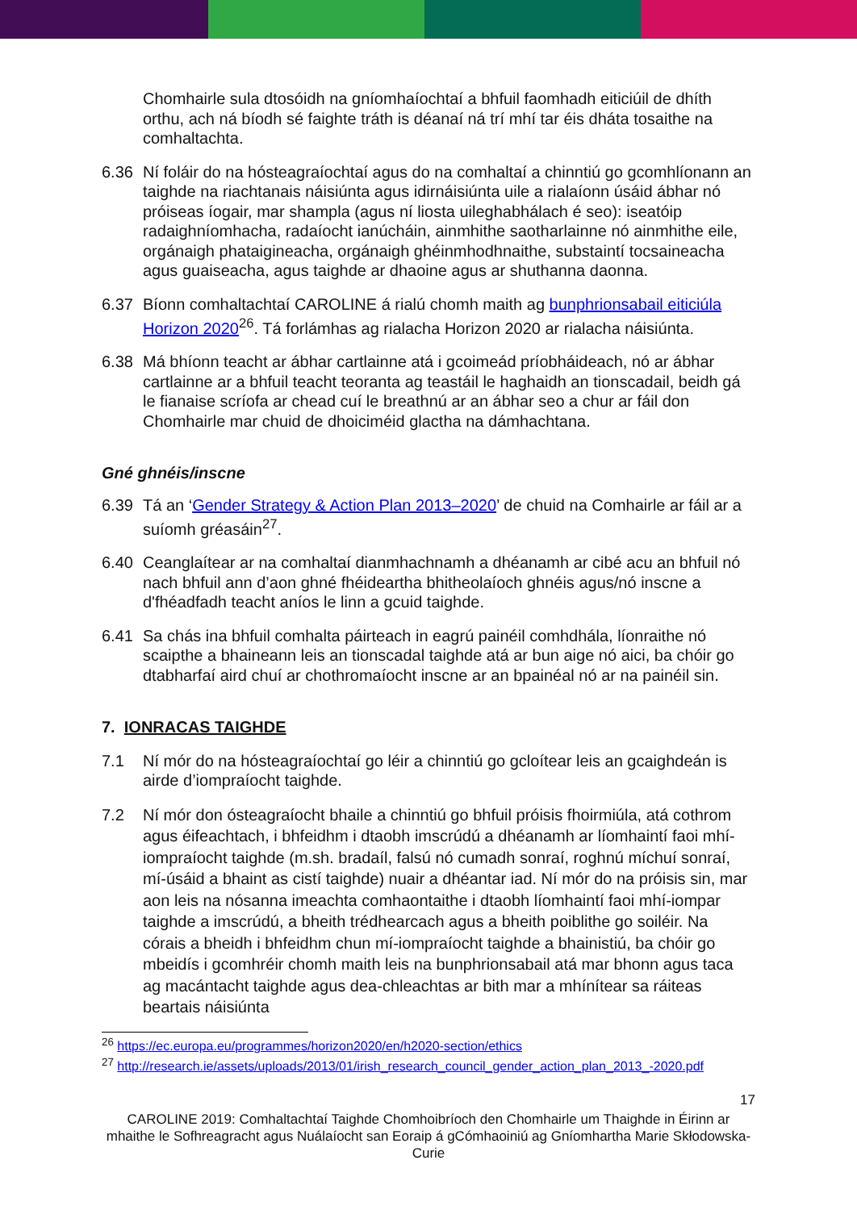Chomhairle sula dtosóidh na gníomhaíochtaí a bhfuil faomhadh eiticiúil de dhíth orthu, ach ná bíodh sé faighte tráth is déanaí ná trí mhí tar éis dháta tosaithe na comhaltachta.
6.36 Ní foláir do na hósteagraíochtaí agus do na comhaltaí a chinntiú go gcomhlíonann an taighde na riachtanais náisiúnta agus idirnáisiúnta uile a rialaíonn úsáid ábhar nó próiseas íogair, mar shampla (agus ní liosta uileghabhálach é seo): iseatóip radaighníomhacha, radaíocht ianúcháin, ainmhithe saotharlainne nó ainmhithe eile, orgánaigh phataigineacha, orgánaigh ghéinmhodhnaithe, substaintí tocsaineacha agus guaiseacha, agus taighde ar dhaoine agus ar shuthanna daonna.
6.37 Bíonn comhaltachtaí CAROLINE á rialú chomh maith ag bunphrionsabail eiticiúla Horizon 2020<sup>26</sup>. Tá forlámhas ag rialacha Horizon 2020 ar rialacha náisiúnta.
6.38 Má bhíonn teacht ar ábhar cartlainne atá i gcoimeád príobháideach, nó ar ábhar cartlainne ar a bhfuil teacht teoranta ag teastáil le haghaidh an tionscadail, beidh gá le fianaise scríofa ar chead cuí le breathnú ar an ábhar seo a chur ar fáil don Chomhairle mar chuid de dhoiciméid glactha na dámhachtana.
Gné ghnéis/inscne
6.39 Tá an ‘Gender Strategy & Action Plan 2013–2020’ de chuid na Comhairle ar fáil ar a suíomh gréasáin<sup>27</sup>.
6.40 Ceanglaítear ar na comhaltaí dianmhachnamh a dhéanamh ar cibé acu an bhfuil nó nach bhfuil ann d’aon ghné fhéideartha bhitheolaíoch ghnéis agus/nó inscne a d'fhéadfadh teacht aníos le linn a gcuid taighde.
6.41 Sa chás ina bhfuil comhalta páirteach in eagrú painéil comhdhála, líonraithe nó scaipthe a bhaineann leis an tionscadal taighde atá ar bun aige nó aici, ba chóir go dtabharfaí aird chuí ar chothromaíocht inscne ar an bpainéal nó ar na painéil sin.
7. IONRACAS TAIGHDE
7.1 Ní mór do na hósteagraíochtaí go léir a chinntiú go gcloítear leis an gcaighdeán is airde d’iompraíocht taighde.
7.2 Ní mór don ósteagraíocht bhaile a chinntiú go bhfuil próisis fhoirmiúla, atá cothrom agus éifeachtach, i bhfeidhm i dtaobh imscrúdú a dhéanamh ar líomhaintí faoi mhí-iompraíocht taighde (m.sh. bradaíl, falsú nó cumadh sonraí, roghnú míchuí sonraí, mí-úsáid a bhaint as cistí taighde) nuair a dhéantar iad. Ní mór do na próisis sin, mar aon leis na nósanna imeachta comhaontaithe i dtaobh líomhaintí faoi mhí-iompar taighde a imscrúdú, a bheith trédhearcach agus a bheith poiblithe go soiléir. Na córais a bheidh i bhfeidhm chun mí-iompraíocht taighde a bhainistiú, ba chóir go mbeidís i gcomhréir chomh maith leis na bunphrionsabail atá mar bhonn agus taca ag macántacht taighde agus dea-chleachtas ar bith mar a mhínítear sa ráiteas beartais náisiúnta
<sup>26</sup> https://ec.europa.eu/programmes/horizon2020/en/h2020-section/ethics
<sup>27</sup> http://research.ie/assets/uploads/2013/01/irish_research_council_gender_action_plan_2013_-2020.pdf
17
CAROLINE 2019: Comhaltachtaí Taighde Chomhoibríoch den Chomhairle um Thaighde in Éirinn ar mhaithe le Sofhreagracht agus Nuálaíocht san Eoraip á gCómhaoiniú ag Gníomhartha Marie Skłodowska-Curie